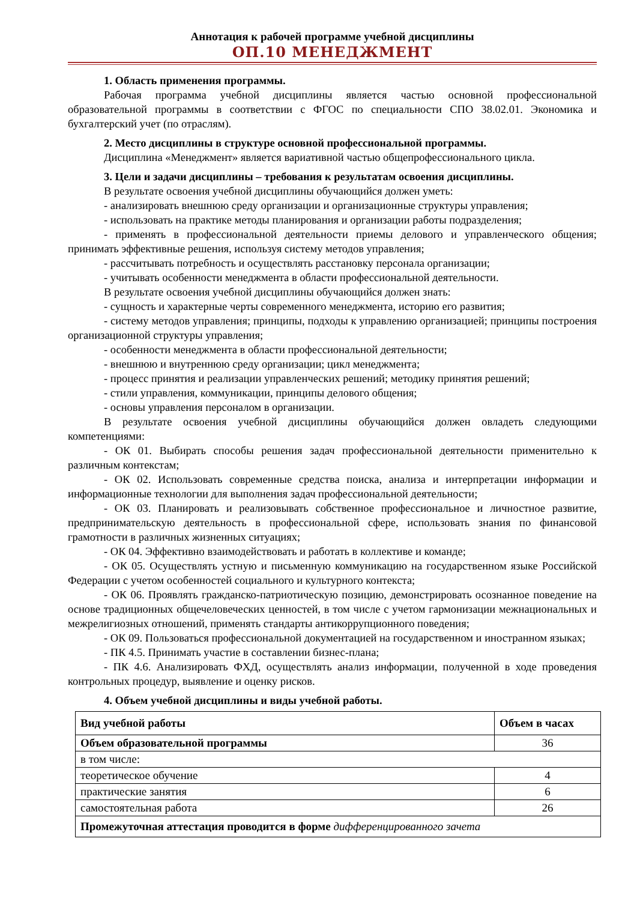Аннотация к рабочей программе учебной дисциплины
ОП.10 МЕНЕДЖМЕНТ
1. Область применения программы.
Рабочая программа учебной дисциплины является частью основной профессиональной образовательной программы в соответствии с ФГОС по специальности СПО 38.02.01. Экономика и бухгалтерский учет (по отраслям).
2. Место дисциплины в структуре основной профессиональной программы.
Дисциплина «Менеджмент» является вариативной частью общепрофессионального цикла.
3. Цели и задачи дисциплины – требования к результатам освоения дисциплины.
В результате освоения учебной дисциплины обучающийся должен уметь:
- анализировать внешнюю среду организации и организационные структуры управления;
- использовать на практике методы планирования и организации работы подразделения;
- применять в профессиональной деятельности приемы делового и управленческого общения; принимать эффективные решения, используя систему методов управления;
- рассчитывать потребность и осуществлять расстановку персонала организации;
- учитывать особенности менеджмента в области профессиональной деятельности.
В результате освоения учебной дисциплины обучающийся должен знать:
- сущность и характерные черты современного менеджмента, историю его развития;
- систему методов управления; принципы, подходы к управлению организацией; принципы построения организационной структуры управления;
- особенности менеджмента в области профессиональной деятельности;
- внешнюю и внутреннюю среду организации; цикл менеджмента;
- процесс принятия и реализации управленческих решений; методику принятия решений;
- стили управления, коммуникации, принципы делового общения;
- основы управления персоналом в организации.
В результате освоения учебной дисциплины обучающийся должен овладеть следующими компетенциями:
- ОК 01. Выбирать способы решения задач профессиональной деятельности применительно к различным контекстам;
- ОК 02. Использовать современные средства поиска, анализа и интерпретации информации и информационные технологии для выполнения задач профессиональной деятельности;
- ОК 03. Планировать и реализовывать собственное профессиональное и личностное развитие, предпринимательскую деятельность в профессиональной сфере, использовать знания по финансовой грамотности в различных жизненных ситуациях;
- ОК 04. Эффективно взаимодействовать и работать в коллективе и команде;
- ОК 05. Осуществлять устную и письменную коммуникацию на государственном языке Российской Федерации с учетом особенностей социального и культурного контекста;
- ОК 06. Проявлять гражданско-патриотическую позицию, демонстрировать осознанное поведение на основе традиционных общечеловеческих ценностей, в том числе с учетом гармонизации межнациональных и межрелигиозных отношений, применять стандарты антикоррупционного поведения;
- ОК 09. Пользоваться профессиональной документацией на государственном и иностранном языках;
- ПК 4.5. Принимать участие в составлении бизнес-плана;
- ПК 4.6. Анализировать ФХД, осуществлять анализ информации, полученной в ходе проведения контрольных процедур, выявление и оценку рисков.
4. Объем учебной дисциплины и виды учебной работы.
| Вид учебной работы | Объем в часах |
| --- | --- |
| Объем образовательной программы | 36 |
| в том числе: | |
| теоретическое обучение | 4 |
| практические занятия | 6 |
| самостоятельная работа | 26 |
| Промежуточная аттестация проводится в форме дифференцированного зачета | |